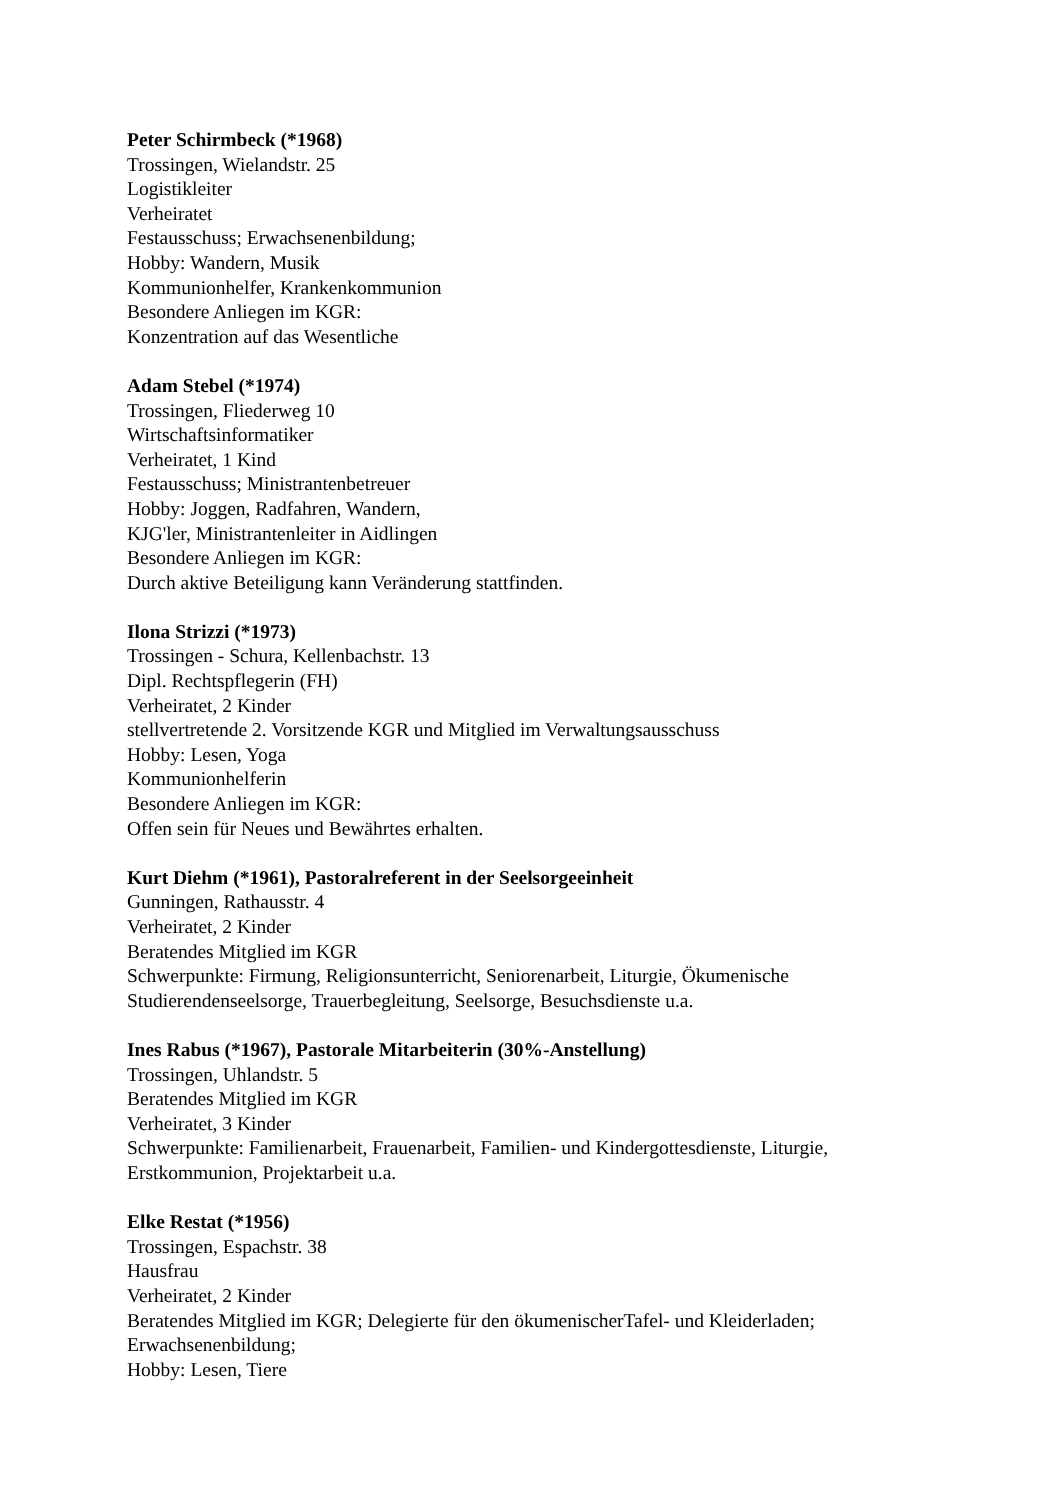Peter Schirmbeck (*1968)
Trossingen, Wielandstr. 25
Logistikleiter
Verheiratet
Festausschuss; Erwachsenenbildung;
Hobby: Wandern, Musik
Kommunionhelfer, Krankenkommunion
Besondere Anliegen im KGR:
Konzentration auf das Wesentliche
Adam Stebel (*1974)
Trossingen, Fliederweg 10
Wirtschaftsinformatiker
Verheiratet, 1 Kind
Festausschuss; Ministrantenbetreuer
Hobby: Joggen, Radfahren, Wandern,
KJG'ler, Ministrantenleiter in Aidlingen
Besondere Anliegen im KGR:
Durch aktive Beteiligung kann Veränderung stattfinden.
Ilona Strizzi (*1973)
Trossingen - Schura, Kellenbachstr. 13
Dipl. Rechtspflegerin (FH)
Verheiratet, 2 Kinder
stellvertretende 2. Vorsitzende KGR und Mitglied im Verwaltungsausschuss
Hobby: Lesen, Yoga
Kommunionhelferin
Besondere Anliegen im KGR:
Offen sein für Neues und Bewährtes erhalten.
Kurt Diehm (*1961), Pastoralreferent in der Seelsorgeeinheit
Gunningen, Rathausstr. 4
Verheiratet, 2 Kinder
Beratendes Mitglied im KGR
Schwerpunkte: Firmung, Religionsunterricht, Seniorenarbeit, Liturgie, Ökumenische Studierendenseelsorge, Trauerbegleitung, Seelsorge, Besuchsdienste u.a.
Ines Rabus (*1967), Pastorale Mitarbeiterin (30%-Anstellung)
Trossingen, Uhlandstr. 5
Beratendes Mitglied im KGR
Verheiratet, 3 Kinder
Schwerpunkte: Familienarbeit, Frauenarbeit, Familien- und Kindergottesdienste, Liturgie, Erstkommunion, Projektarbeit u.a.
Elke Restat (*1956)
Trossingen, Espachstr. 38
Hausfrau
Verheiratet, 2 Kinder
Beratendes Mitglied im KGR; Delegierte für den ökumenischerTafel- und Kleiderladen; Erwachsenenbildung;
Hobby: Lesen, Tiere